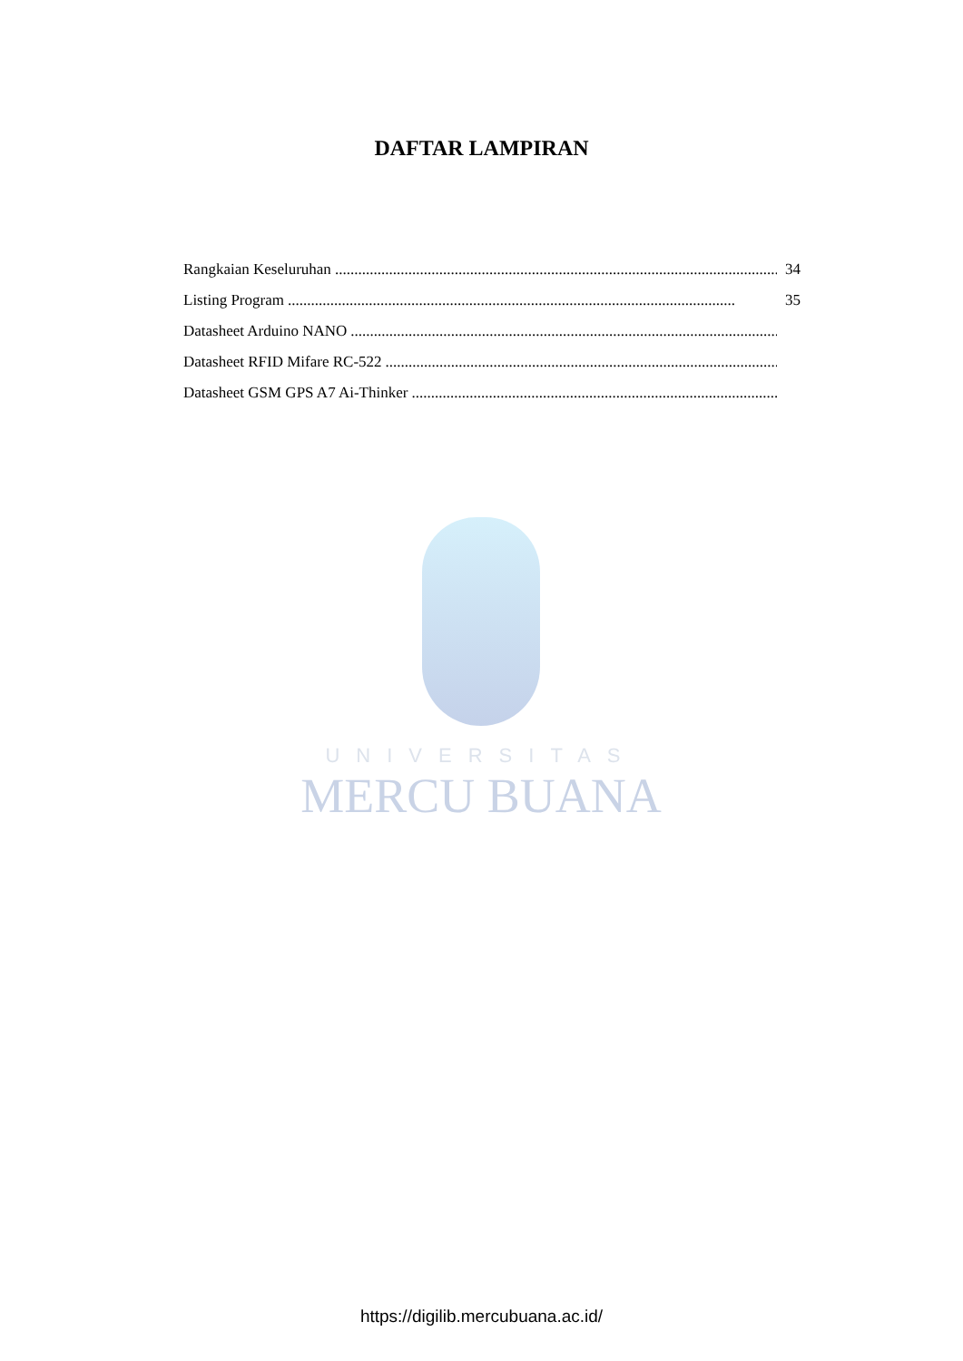DAFTAR LAMPIRAN
Rangkaian Keseluruhan.................................................................................................................... 34
Listing Program.................................................................................................................... 35
Datasheet Arduino NANO....................................................................................................................
Datasheet RFID Mifare RC-522....................................................................................................................
Datasheet GSM GPS A7 Ai-Thinker....................................................................................................................
UNIVERSITAS
MERCU BUANA
https://digilib.mercubuana.ac.id/